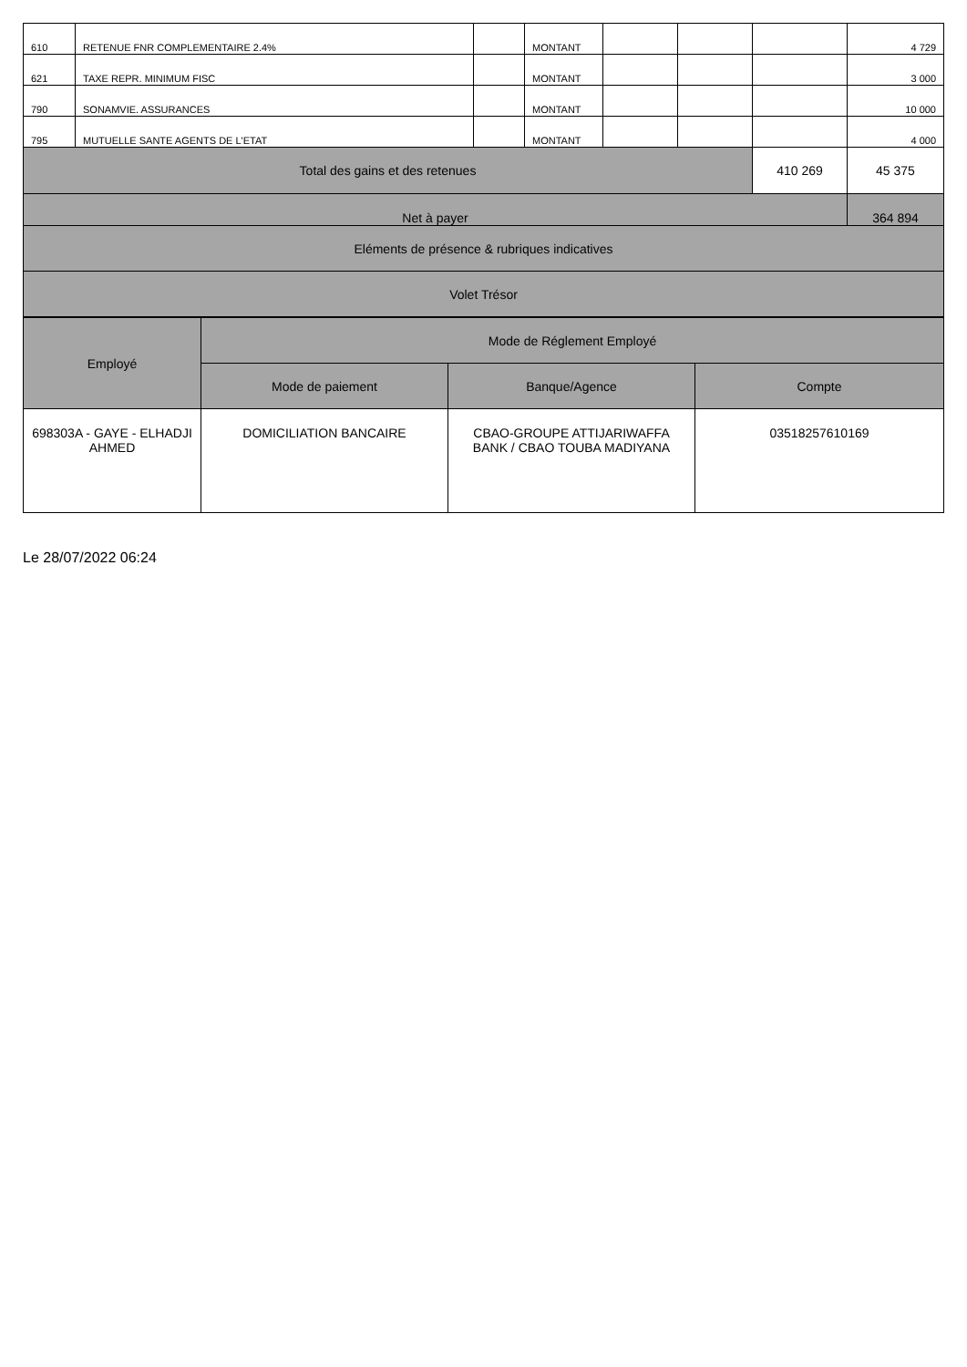| 610 | RETENUE FNR COMPLEMENTAIRE 2.4% | | MONTANT | | | | 4 729 |
| 621 | TAXE REPR. MINIMUM FISC | | MONTANT | | | | 3 000 |
| 790 | SONAMVIE. ASSURANCES | | MONTANT | | | | 10 000 |
| 795 | MUTUELLE SANTE AGENTS DE L'ETAT | | MONTANT | | | | 4 000 |
| Total des gains et des retenues | | | | | | 410 269 | 45 375 |
| Net à payer | | | | | | | 364 894 |
| Eléments de présence & rubriques indicatives | | | | | | | |
| Volet Trésor | | | | | | | |
| Employé | Mode de Réglement Employé | | |
| --- | --- | --- | --- |
| | Mode de paiement | Banque/Agence | Compte |
| 698303A - GAYE - ELHADJI AHMED | DOMICILIATION BANCAIRE | CBAO-GROUPE ATTIJARIWAFFA BANK / CBAO TOUBA MADIYANA | 03518257610169 |
Le 28/07/2022 06:24